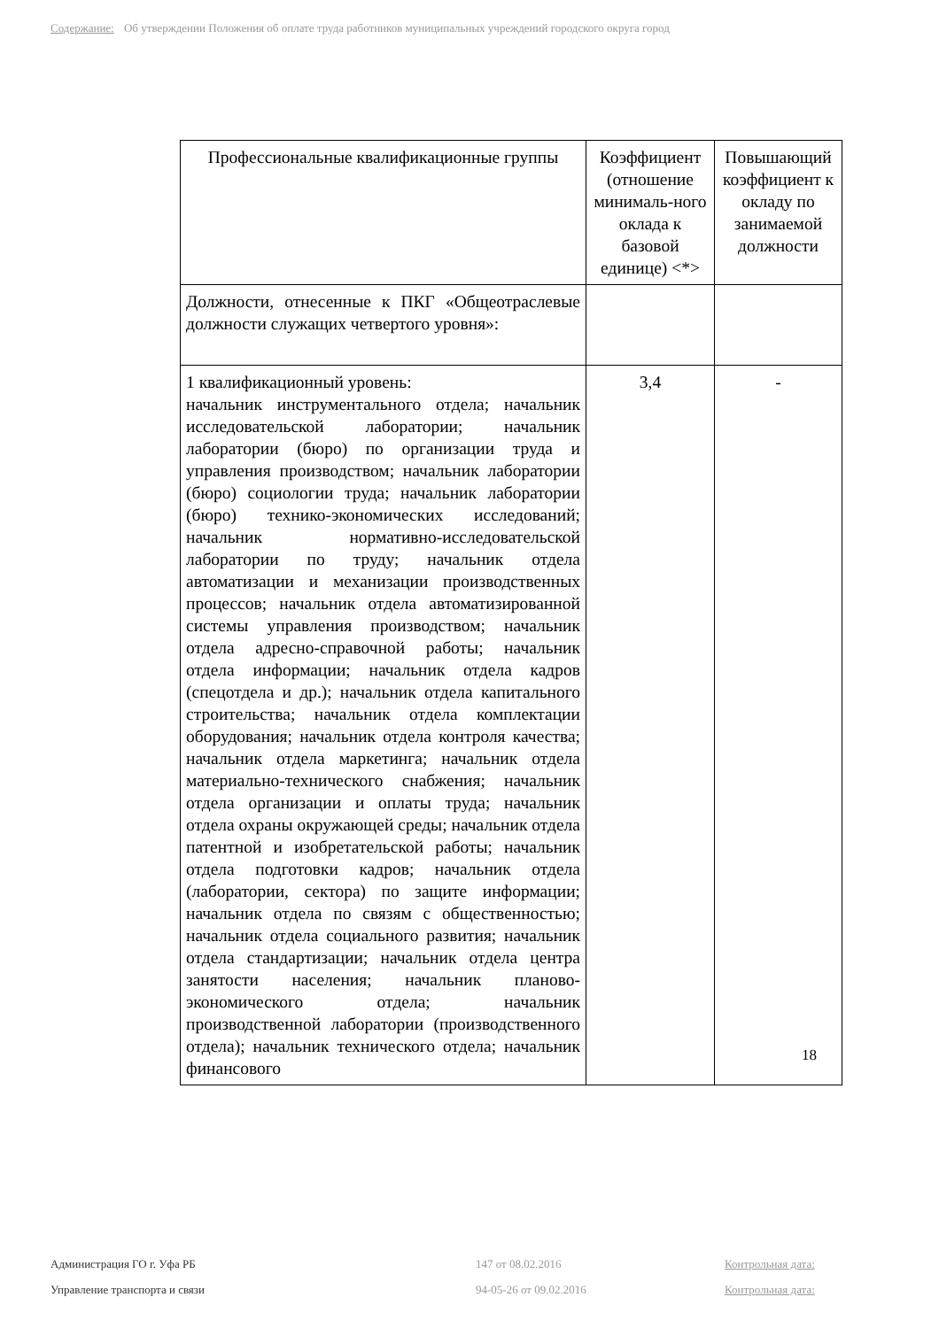Содержание: Об утверждении Положения об оплате труда работников муниципальных учреждений городского округа город
| Профессиональные квалификационные группы | Коэффициент (отношение минималь-ного оклада к базовой единице) <*> | Повышающий коэффициент к окладу по занимаемой должности |
| --- | --- | --- |
| Должности, отнесенные к ПКГ «Общеотраслевые должности служащих четвертого уровня»: | | |
| 1 квалификационный уровень: начальник инструментального отдела; начальник исследовательской лаборатории; начальник лаборатории (бюро) по организации труда и управления производством; начальник лаборатории (бюро) социологии труда; начальник лаборатории (бюро) технико-экономических исследований; начальник нормативно-исследовательской лаборатории по труду; начальник отдела автоматизации и механизации производственных процессов; начальник отдела автоматизированной системы управления производством; начальник отдела адресно-справочной работы; начальник отдела информации; начальник отдела кадров (спецотдела и др.); начальник отдела капитального строительства; начальник отдела комплектации оборудования; начальник отдела контроля качества; начальник отдела маркетинга; начальник отдела материально-технического снабжения; начальник отдела организации и оплаты труда; начальник отдела охраны окружающей среды; начальник отдела патентной и изобретательской работы; начальник отдела подготовки кадров; начальник отдела (лаборатории, сектора) по защите информации; начальник отдела по связям с общественностью; начальник отдела социального развития; начальник отдела стандартизации; начальник отдела центра занятости населения; начальник планово-экономического отдела; начальник производственной лаборатории (производственного отдела); начальник технического отдела; начальник финансового | 3,4 | - |
18
Администрация ГО г. Уфа РБ
Управление транспорта и связи
147 от 08.02.2016
94-05-26 от 09.02.2016
Контрольная дата:
Контрольная дата: